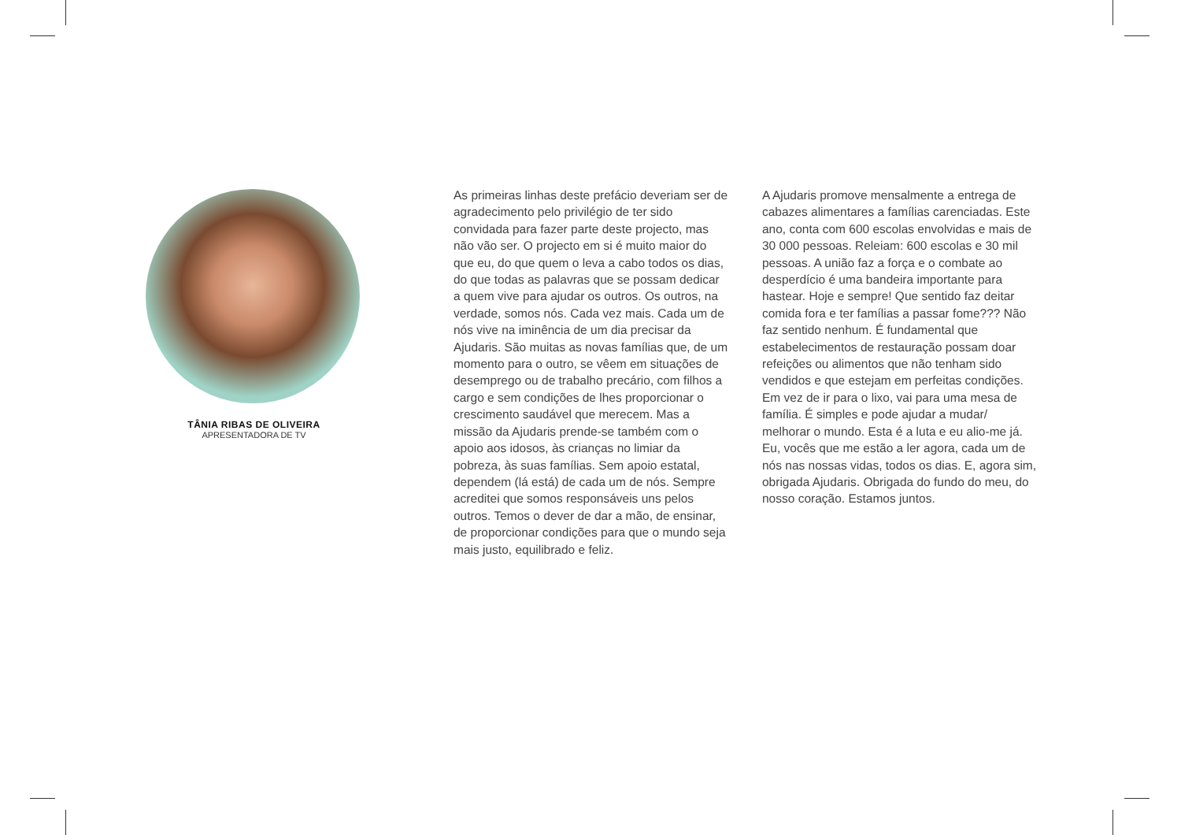TÂNIA RIBAS DE OLIVEIRA
APRESENTADORA DE TV
As primeiras linhas deste prefácio deveriam ser de agradecimento pelo privilégio de ter sido convidada para fazer parte deste projecto, mas não vão ser. O projecto em si é muito maior do que eu, do que quem o leva a cabo todos os dias, do que todas as palavras que se possam dedicar a quem vive para ajudar os outros. Os outros, na verdade, somos nós. Cada vez mais. Cada um de nós vive na iminência de um dia precisar da Ajudaris. São muitas as novas famílias que, de um momento para o outro, se vêem em situações de desemprego ou de trabalho precário, com filhos a cargo e sem condições de lhes proporcionar o crescimento saudável que merecem. Mas a missão da Ajudaris prende-se também com o apoio aos idosos, às crianças no limiar da pobreza, às suas famílias. Sem apoio estatal, dependem (lá está) de cada um de nós. Sempre acreditei que somos responsáveis uns pelos outros. Temos o dever de dar a mão, de ensinar, de proporcionar condições para que o mundo seja mais justo, equilibrado e feliz.
A Ajudaris promove mensalmente a entrega de cabazes alimentares a famílias carenciadas. Este ano, conta com 600 escolas envolvidas e mais de 30 000 pessoas. Releiam: 600 escolas e 30 mil pessoas. A união faz a força e o combate ao desperdício é uma bandeira importante para hastear. Hoje e sempre! Que sentido faz deitar comida fora e ter famílias a passar fome??? Não faz sentido nenhum. É fundamental que estabelecimentos de restauração possam doar refeições ou alimentos que não tenham sido vendidos e que estejam em perfeitas condições. Em vez de ir para o lixo, vai para uma mesa de família. É simples e pode ajudar a mudar/ melhorar o mundo. Esta é a luta e eu alio-me já. Eu, vocês que me estão a ler agora, cada um de nós nas nossas vidas, todos os dias. E, agora sim, obrigada Ajudaris. Obrigada do fundo do meu, do nosso coração. Estamos juntos.